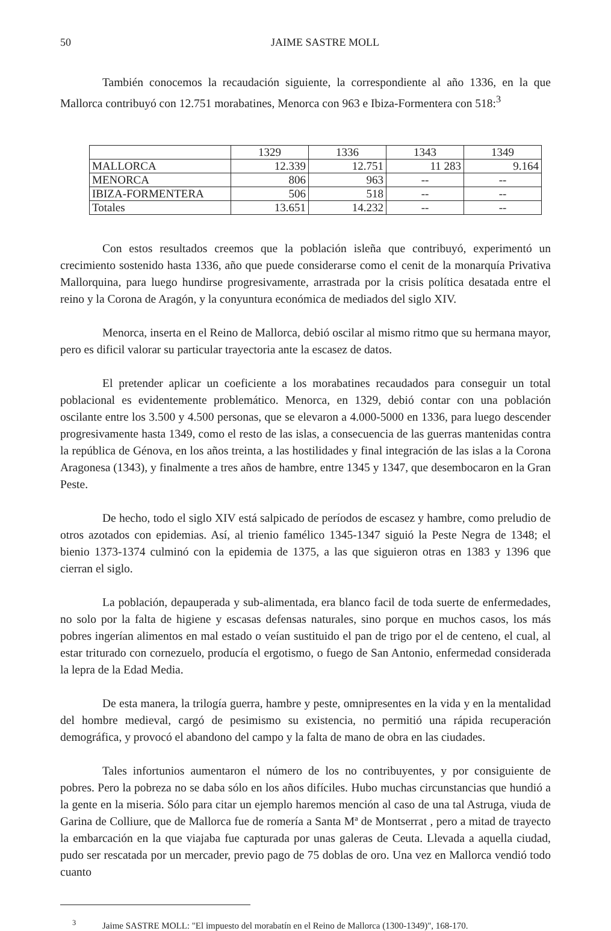50 JAIME SASTRE MOLL
También conocemos la recaudación siguiente, la correspondiente al año 1336, en la que Mallorca contribuyó con 12.751 morabatines, Menorca con 963 e Ibiza-Formentera con 518:<sup>3</sup>
| | 1329 | 1336 | 1343 | 1349 |
| MALLORCA | 12.339 | 12.751 | 11 283 | 9.164 |
| MENORCA | 806 | 963 | -- | -- |
| IBIZA-FORMENTERA | 506 | 518 | -- | -- |
| Totales | 13.651 | 14.232 | -- | -- |
Con estos resultados creemos que la población isleña que contribuyó, experimentó un crecimiento sostenido hasta 1336, año que puede considerarse como el cenit de la monarquía Privativa Mallorquina, para luego hundirse progresivamente, arrastrada por la crisis política desatada entre el reino y la Corona de Aragón, y la conyuntura económica de mediados del siglo XIV.
Menorca, inserta en el Reino de Mallorca, debió oscilar al mismo ritmo que su hermana mayor, pero es dificil valorar su particular trayectoria ante la escasez de datos.
El pretender aplicar un coeficiente a los morabatines recaudados para conseguir un total poblacional es evidentemente problemático. Menorca, en 1329, debió contar con una población oscilante entre los 3.500 y 4.500 personas, que se elevaron a 4.000-5000 en 1336, para luego descender progresivamente hasta 1349, como el resto de las islas, a consecuencia de las guerras mantenidas contra la república de Génova, en los años treinta, a las hostilidades y final integración de las islas a la Corona Aragonesa (1343), y finalmente a tres años de hambre, entre 1345 y 1347, que desembocaron en la Gran Peste.
De hecho, todo el siglo XIV está salpicado de períodos de escasez y hambre, como preludio de otros azotados con epidemias. Así, al trienio famélico 1345-1347 siguió la Peste Negra de 1348; el bienio 1373-1374 culminó con la epidemia de 1375, a las que siguieron otras en 1383 y 1396 que cierran el siglo.
La población, depauperada y sub-alimentada, era blanco facil de toda suerte de enfermedades, no solo por la falta de higiene y escasas defensas naturales, sino porque en muchos casos, los más pobres ingerían alimentos en mal estado o veían sustituido el pan de trigo por el de centeno, el cual, al estar triturado con cornezuelo, producía el ergotismo, o fuego de San Antonio, enfermedad considerada la lepra de la Edad Media.
De esta manera, la trilogía guerra, hambre y peste, omnipresentes en la vida y en la mentalidad del hombre medieval, cargó de pesimismo su existencia, no permitió una rápida recuperación demográfica, y provocó el abandono del campo y la falta de mano de obra en las ciudades.
Tales infortunios aumentaron el número de los no contribuyentes, y por consiguiente de pobres. Pero la pobreza no se daba sólo en los años difíciles. Hubo muchas circunstancias que hundió a la gente en la miseria. Sólo para citar un ejemplo haremos mención al caso de una tal Astruga, viuda de Garina de Colliure, que de Mallorca fue de romería a Santa Mª de Montserrat , pero a mitad de trayecto la embarcación en la que viajaba fue capturada por unas galeras de Ceuta. Llevada a aquella ciudad, pudo ser rescatada por un mercader, previo pago de 75 doblas de oro. Una vez en Mallorca vendió todo cuanto
<sup>3</sup> Jaime SASTRE MOLL: "El impuesto del morabatín en el Reino de Mallorca (1300-1349)", 168-170.